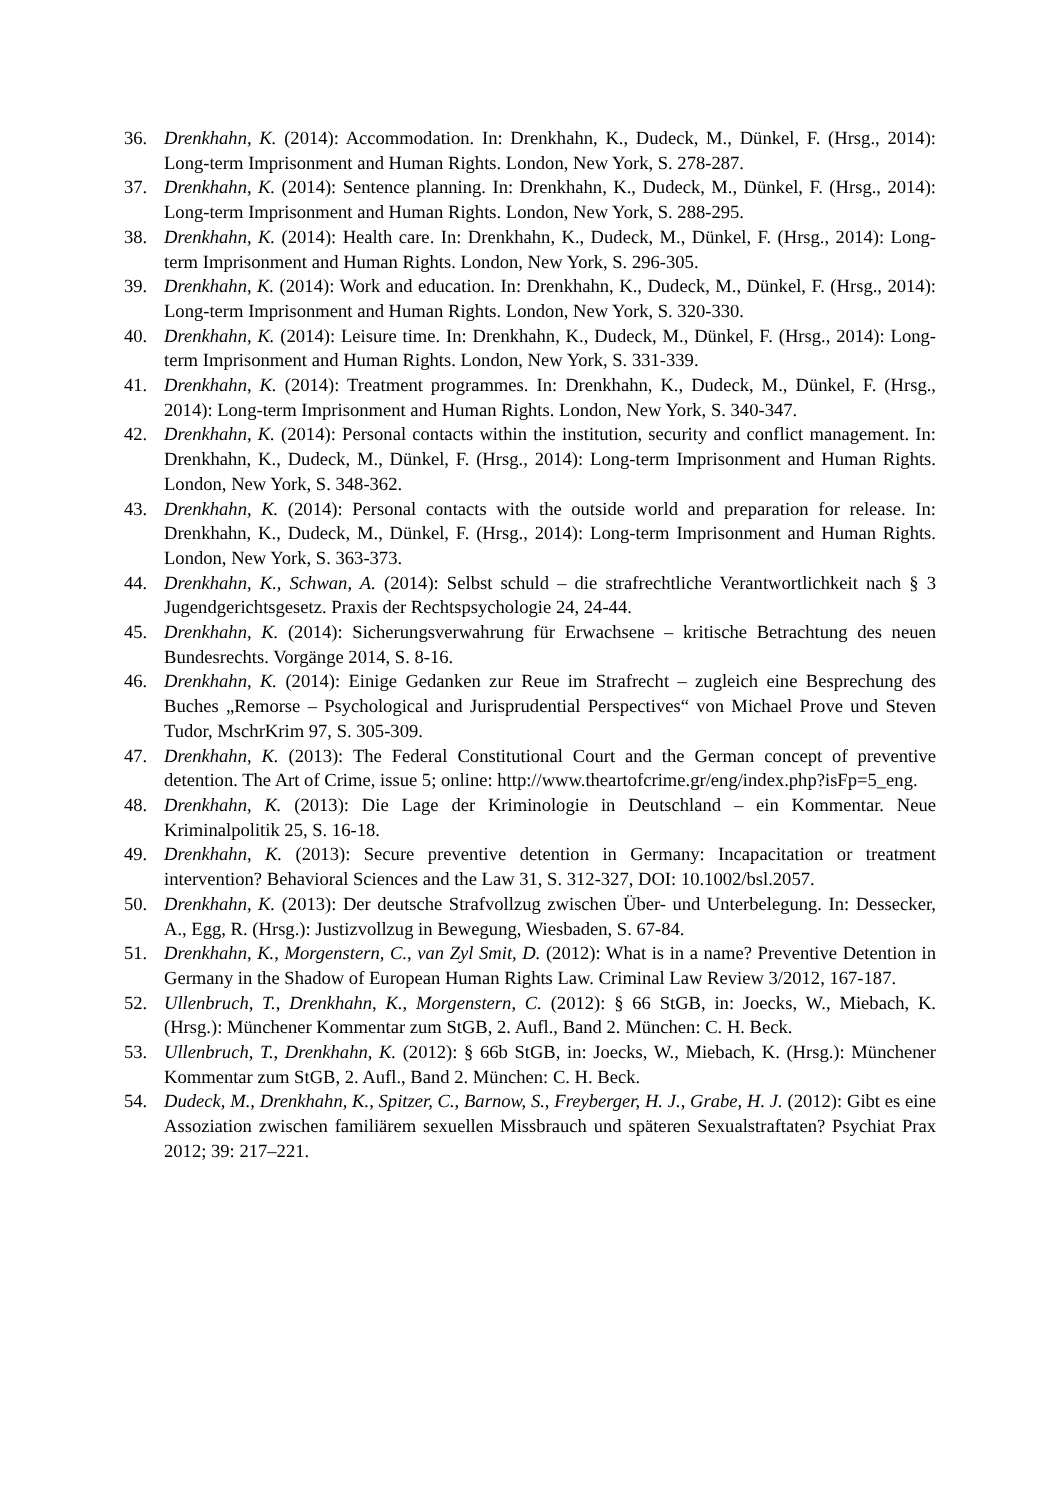36. Drenkhahn, K. (2014): Accommodation. In: Drenkhahn, K., Dudeck, M., Dünkel, F. (Hrsg., 2014): Long-term Imprisonment and Human Rights. London, New York, S. 278-287.
37. Drenkhahn, K. (2014): Sentence planning. In: Drenkhahn, K., Dudeck, M., Dünkel, F. (Hrsg., 2014): Long-term Imprisonment and Human Rights. London, New York, S. 288-295.
38. Drenkhahn, K. (2014): Health care. In: Drenkhahn, K., Dudeck, M., Dünkel, F. (Hrsg., 2014): Long-term Imprisonment and Human Rights. London, New York, S. 296-305.
39. Drenkhahn, K. (2014): Work and education. In: Drenkhahn, K., Dudeck, M., Dünkel, F. (Hrsg., 2014): Long-term Imprisonment and Human Rights. London, New York, S. 320-330.
40. Drenkhahn, K. (2014): Leisure time. In: Drenkhahn, K., Dudeck, M., Dünkel, F. (Hrsg., 2014): Long-term Imprisonment and Human Rights. London, New York, S. 331-339.
41. Drenkhahn, K. (2014): Treatment programmes. In: Drenkhahn, K., Dudeck, M., Dünkel, F. (Hrsg., 2014): Long-term Imprisonment and Human Rights. London, New York, S. 340-347.
42. Drenkhahn, K. (2014): Personal contacts within the institution, security and conflict management. In: Drenkhahn, K., Dudeck, M., Dünkel, F. (Hrsg., 2014): Long-term Imprisonment and Human Rights. London, New York, S. 348-362.
43. Drenkhahn, K. (2014): Personal contacts with the outside world and preparation for release. In: Drenkhahn, K., Dudeck, M., Dünkel, F. (Hrsg., 2014): Long-term Imprisonment and Human Rights. London, New York, S. 363-373.
44. Drenkhahn, K., Schwan, A. (2014): Selbst schuld – die strafrechtliche Verantwortlichkeit nach § 3 Jugendgerichtsgesetz. Praxis der Rechtspsychologie 24, 24-44.
45. Drenkhahn, K. (2014): Sicherungsverwahrung für Erwachsene – kritische Betrachtung des neuen Bundesrechts. Vorgänge 2014, S. 8-16.
46. Drenkhahn, K. (2014): Einige Gedanken zur Reue im Strafrecht – zugleich eine Besprechung des Buches „Remorse – Psychological and Jurisprudential Perspectives“ von Michael Prove und Steven Tudor, MschrKrim 97, S. 305-309.
47. Drenkhahn, K. (2013): The Federal Constitutional Court and the German concept of preventive detention. The Art of Crime, issue 5; online: http://www.theartofcrime.gr/eng/index.php?isFp=5_eng.
48. Drenkhahn, K. (2013): Die Lage der Kriminologie in Deutschland – ein Kommentar. Neue Kriminalpolitik 25, S. 16-18.
49. Drenkhahn, K. (2013): Secure preventive detention in Germany: Incapacitation or treatment intervention? Behavioral Sciences and the Law 31, S. 312-327, DOI: 10.1002/bsl.2057.
50. Drenkhahn, K. (2013): Der deutsche Strafvollzug zwischen Über- und Unterbelegung. In: Dessecker, A., Egg, R. (Hrsg.): Justizvollzug in Bewegung, Wiesbaden, S. 67-84.
51. Drenkhahn, K., Morgenstern, C., van Zyl Smit, D. (2012): What is in a name? Preventive Detention in Germany in the Shadow of European Human Rights Law. Criminal Law Review 3/2012, 167-187.
52. Ullenbruch, T., Drenkhahn, K., Morgenstern, C. (2012): § 66 StGB, in: Joecks, W., Miebach, K. (Hrsg.): Münchener Kommentar zum StGB, 2. Aufl., Band 2. München: C. H. Beck.
53. Ullenbruch, T., Drenkhahn, K. (2012): § 66b StGB, in: Joecks, W., Miebach, K. (Hrsg.): Münchener Kommentar zum StGB, 2. Aufl., Band 2. München: C. H. Beck.
54. Dudeck, M., Drenkhahn, K., Spitzer, C., Barnow, S., Freyberger, H. J., Grabe, H. J. (2012): Gibt es eine Assoziation zwischen familiärem sexuellen Missbrauch und späteren Sexualstraftaten? Psychiat Prax 2012; 39: 217–221.